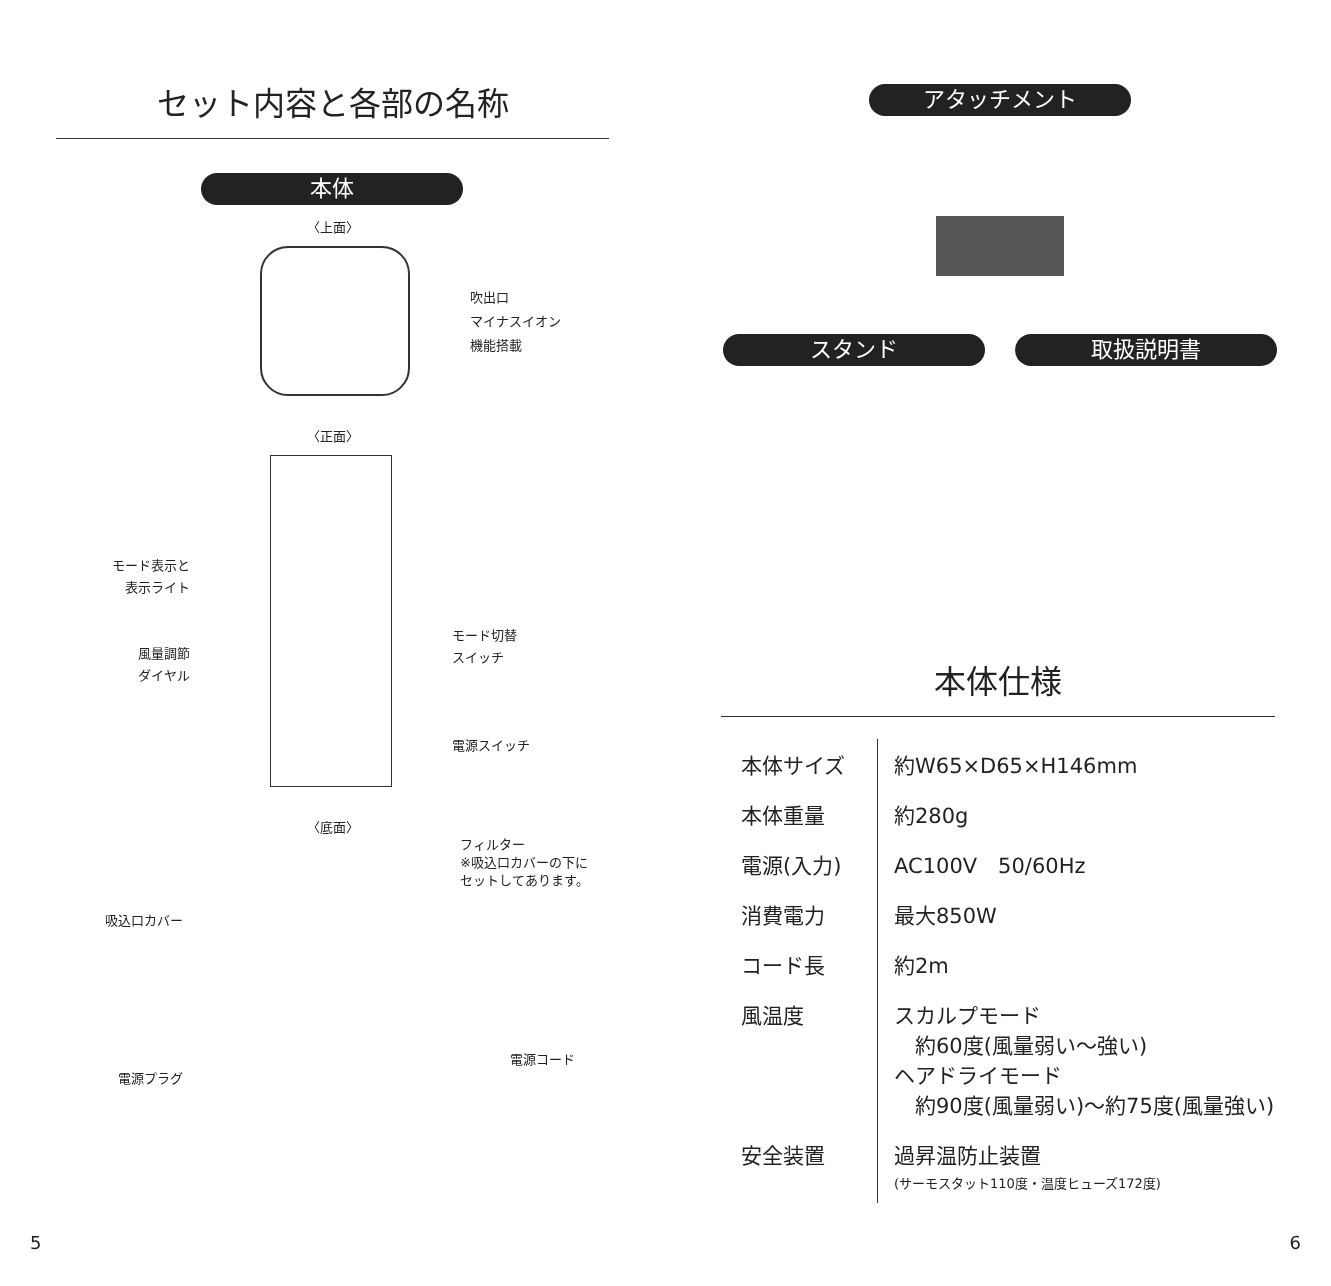セット内容と各部の名称
本体
〈上面〉
吹出口
マイナスイオン
機能搭載
〈正面〉
モード表示と
表示ライト
風量調節
ダイヤル
モード切替
スイッチ
電源スイッチ
〈底面〉
フィルター
※吸込口カバーの下に
セットしてあります。
吸込口カバー
電源コード
電源プラグ
5
アタッチメント
スタンド 取扱説明書
本体仕様
| 本体サイズ | 約W65×D65×H146mm |
| 本体重量 | 約280g |
| 電源(入力) | AC100V 50/60Hz |
| 消費電力 | 最大850W |
| コード長 | 約2m |
| 風温度 | スカルプモード 約60度(風量弱い〜強い) ヘアドライモード 約90度(風量弱い)〜約75度(風量強い) |
| 安全装置 | 過昇温防止装置 (サーモスタット110度・温度ヒューズ172度) |
6